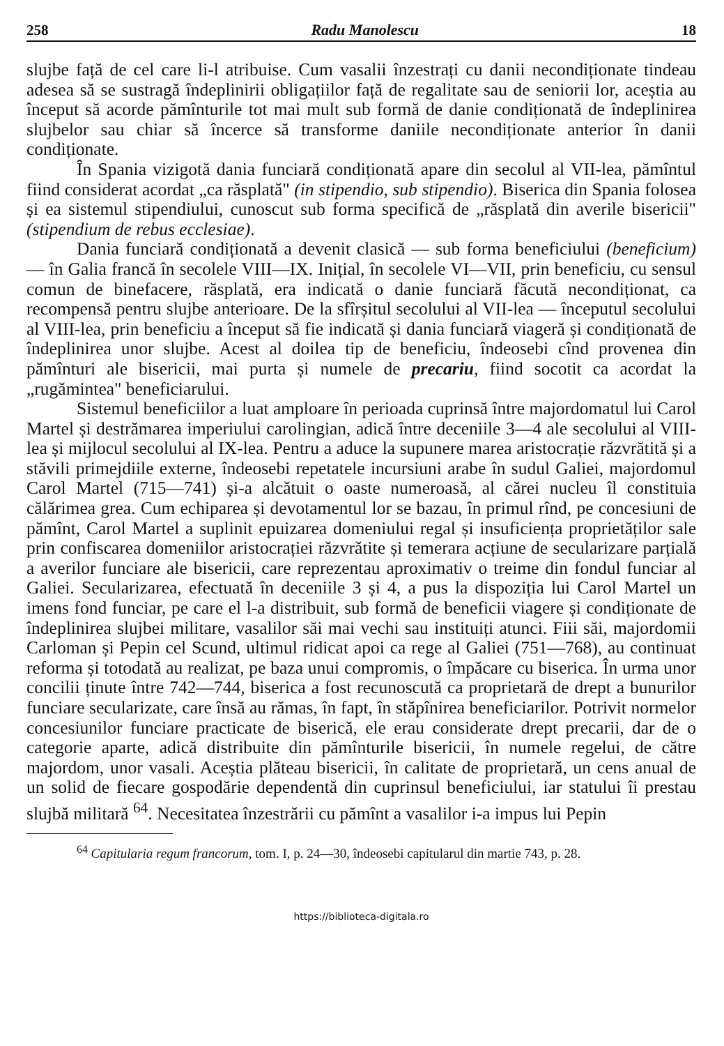258 Radu Manolescu 18
slujbe față de cel care li-l atribuise. Cum vasalii înzestrați cu danii necondiționate tindeau adesea să se sustragă îndeplinirii obligațiilor față de regalitate sau de seniorii lor, aceștia au început să acorde pămînturile tot mai mult sub formă de danie condiționată de îndeplinirea slujbelor sau chiar să încerce să transforme daniile necondiționate anterior în danii condiționate.
În Spania vizigotă dania funciară condiționată apare din secolul al VII-lea, pămîntul fiind considerat acordat „ca răsplată" (in stipendio, sub stipendio). Biserica din Spania folosea și ea sistemul stipendiului, cunoscut sub forma specifică de „răsplată din averile bisericii" (stipendium de rebus ecclesiae).
Dania funciară condiționată a devenit clasică — sub forma beneficiului (beneficium) — în Galia francă în secolele VIII—IX. Inițial, în secolele VI—VII, prin beneficiu, cu sensul comun de binefacere, răsplată, era indicată o danie funciară făcută necondiționat, ca recompensă pentru slujbe anterioare. De la sfîrșitul secolului al VII-lea — începutul secolului al VIII-lea, prin beneficiu a început să fie indicată și dania funciară viageră și condiționată de îndeplinirea unor slujbe. Acest al doilea tip de beneficiu, îndeosebi cînd provenea din pămînturi ale bisericii, mai purta și numele de precariu, fiind socotit ca acordat la „rugămintea" beneficiarului.
Sistemul beneficiilor a luat amploare în perioada cuprinsă între majordomatul lui Carol Martel și destrămarea imperiului carolingian, adică între deceniile 3—4 ale secolului al VIII-lea și mijlocul secolului al IX-lea. Pentru a aduce la supunere marea aristocrație răzvrătită și a stăvili primejdiile externe, îndeosebi repetatele incursiuni arabe în sudul Galiei, majordomul Carol Martel (715—741) și-a alcătuit o oaste numeroasă, al cărei nucleu îl constituia călărimea grea. Cum echiparea și devotamentul lor se bazau, în primul rînd, pe concesiuni de pămînt, Carol Martel a suplinit epuizarea domeniului regal și insuficiența proprietăților sale prin confiscarea domeniilor aristocrației răzvrătite și temerara acțiune de secularizare parțială a averilor funciare ale bisericii, care reprezentau aproximativ o treime din fondul funciar al Galiei. Secularizarea, efectuată în deceniile 3 și 4, a pus la dispoziția lui Carol Martel un imens fond funciar, pe care el l-a distribuit, sub formă de beneficii viagere și condiționate de îndeplinirea slujbei militare, vasalilor săi mai vechi sau instituiți atunci. Fiii săi, majordomii Carloman și Pepin cel Scund, ultimul ridicat apoi ca rege al Galiei (751—768), au continuat reforma și totodată au realizat, pe baza unui compromis, o împăcare cu biserica. În urma unor concilii ținute între 742—744, biserica a fost recunoscută ca proprietară de drept a bunurilor funciare secularizate, care însă au rămas, în fapt, în stăpînirea beneficiarilor. Potrivit normelor concesiunilor funciare practicate de biserică, ele erau considerate drept precarii, dar de o categorie aparte, adică distribuite din pămînturile bisericii, în numele regelui, de către majordom, unor vasali. Aceștia plăteau bisericii, în calitate de proprietară, un cens anual de un solid de fiecare gospodărie dependentă din cuprinsul beneficiului, iar statului îi prestau slujbă militară <sup>64</sup>. Necesitatea înzestrării cu pămînt a vasalilor i-a impus lui Pepin
<sup>64</sup> Capitularia regum francorum, tom. I, p. 24—30, îndeosebi capitularul din martie 743, p. 28.
https://biblioteca-digitala.ro